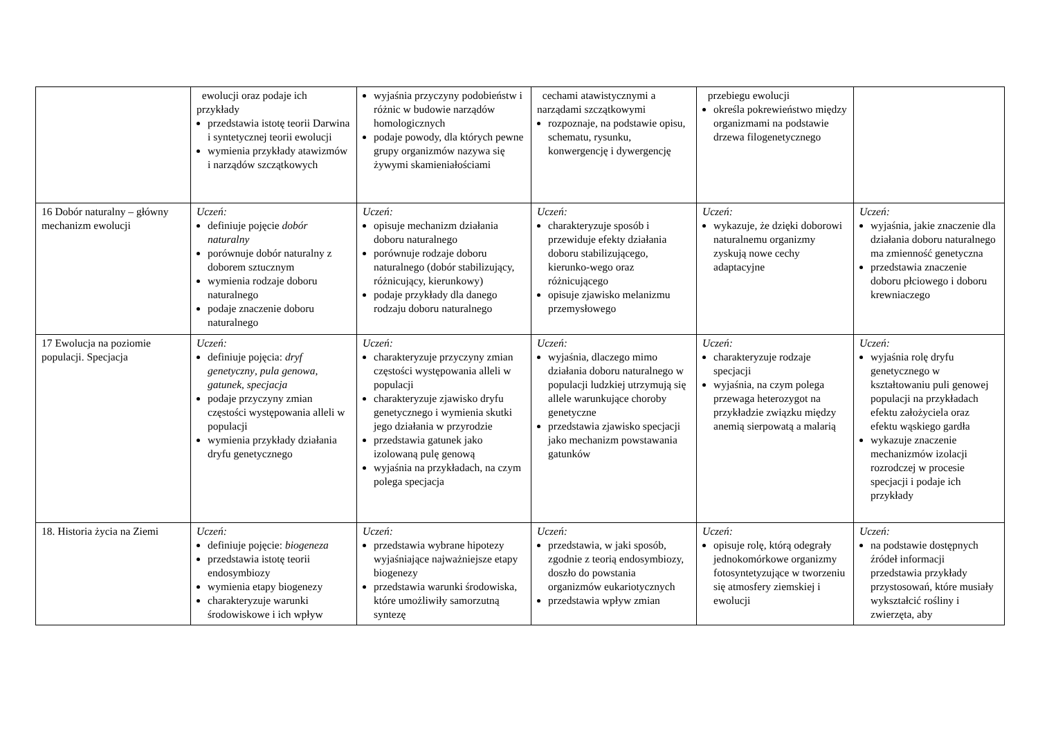| | ewolucji oraz podaje ich przykłady przedstawia istotę teorii Darwina i syntetycznej teorii ewolucji wymienia przykłady atawizmów i narządów szczątkowych | wyjaśnia przyczyny podobieństw i różnic w budowie narządów homologicznych podaje powody, dla których pewne grupy organizmów nazywa się żywymi skamieniałościami | cechami atawistycznymi a narządami szczątkowymi rozpoznaje, na podstawie opisu, schematu, rysunku, konwergencję i dywergencję | przebiegu ewolucji określa pokrewieństwo między organizmami na podstawie drzewa filogenetycznego | |
| 16 Dobór naturalny – główny mechanizm ewolucji | Uczeń: definiuje pojęcie dobór naturalny porównuje dobór naturalny z doborem sztucznym wymienia rodzaje doboru naturalnego podaje znaczenie doboru naturalnego | Uczeń: opisuje mechanizm działania doboru naturalnego porównuje rodzaje doboru naturalnego (dobór stabilizujący, różnicujący, kierunkowy) podaje przykłady dla danego rodzaju doboru naturalnego | Uczeń: charakteryzuje sposób i przewiduje efekty działania doboru stabilizującego, kierunko-wego oraz różnicującego opisuje zjawisko melanizmu przemysłowego | Uczeń: wykazuje, że dzięki doborowi naturalnemu organizmy zyskują nowe cechy adaptacyjne | Uczeń: wyjaśnia, jakie znaczenie dla działania doboru naturalnego ma zmienność genetyczna przedstawia znaczenie doboru płciowego i doboru krewniaczego |
| 17 Ewolucja na poziomie populacji. Specjacja | Uczeń: definiuje pojęcia: dryf genetyczny , pula genowa , gatunek , specjacja podaje przyczyny zmian częstości występowania alleli w populacji wymienia przykłady działania dryfu genetycznego | Uczeń: charakteryzuje przyczyny zmian częstości występowania alleli w populacji charakteryzuje zjawisko dryfu genetycznego i wymienia skutki jego działania w przyrodzie przedstawia gatunek jako izolowaną pulę genową wyjaśnia na przykładach, na czym polega specjacja | Uczeń: wyjaśnia, dlaczego mimo działania doboru naturalnego w populacji ludzkiej utrzymują się allele warunkujące choroby genetyczne przedstawia zjawisko specjacji jako mechanizm powstawania gatunków | Uczeń: charakteryzuje rodzaje specjacji wyjaśnia, na czym polega przewaga heterozygot na przykładzie związku między anemią sierpowatą a malarią | Uczeń: wyjaśnia rolę dryfu genetycznego w kształtowaniu puli genowej populacji na przykładach efektu założyciela oraz efektu wąskiego gardła wykazuje znaczenie mechanizmów izolacji rozrodczej w procesie specjacji i podaje ich przykłady |
| 18. Historia życia na Ziemi | Uczeń: definiuje pojęcie: biogeneza przedstawia istotę teorii endosymbiozy wymienia etapy biogenezy charakteryzuje warunki środowiskowe i ich wpływ | Uczeń: przedstawia wybrane hipotezy wyjaśniające najważniejsze etapy biogenezy przedstawia warunki środowiska, które umożliwiły samorzutną syntezę | Uczeń: przedstawia, w jaki sposób, zgodnie z teorią endosymbiozy, doszło do powstania organizmów eukariotycznych przedstawia wpływ zmian | Uczeń: opisuje rolę, którą odegrały jednokomórkowe organizmy fotosyntetyzujące w tworzeniu się atmosfery ziemskiej i ewolucji | Uczeń: na podstawie dostępnych źródeł informacji przedstawia przykłady przystosowań, które musiały wykształcić rośliny i zwierzęta, aby |